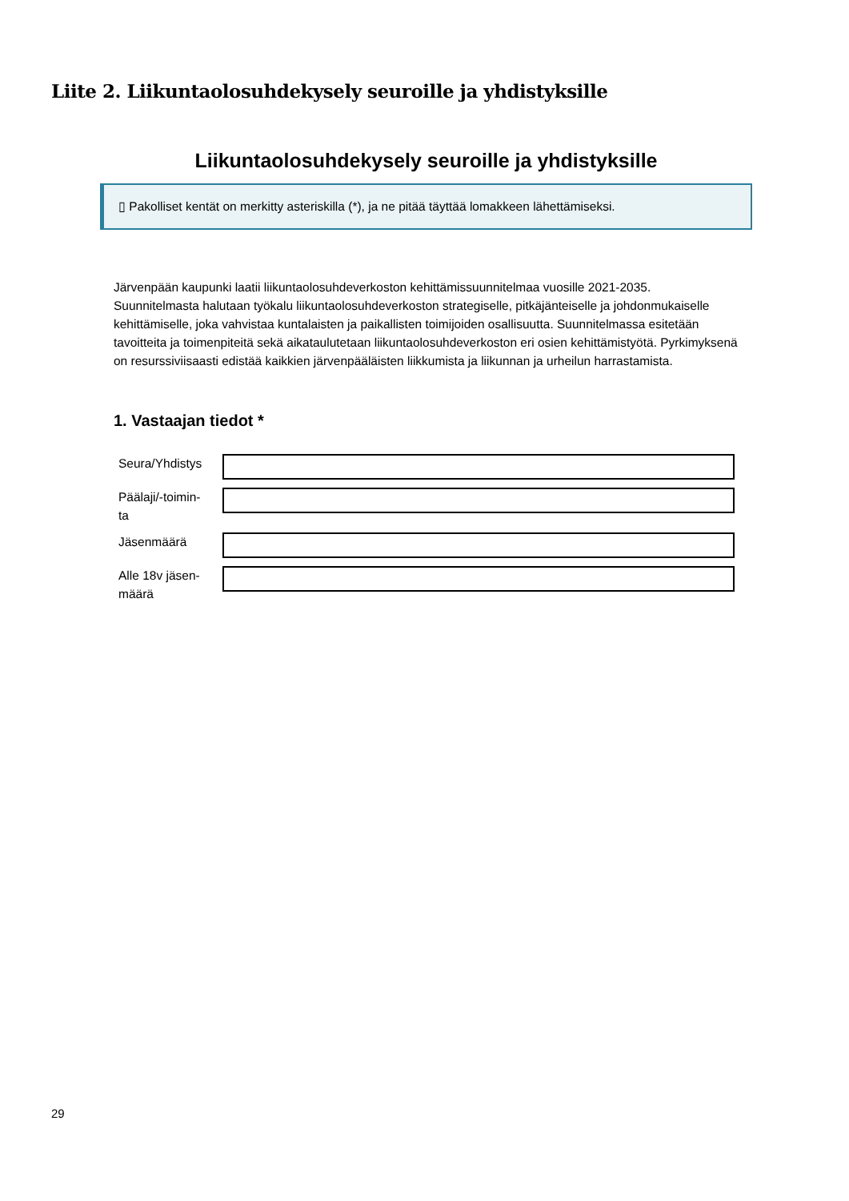Liite 2. Liikuntaolosuhdekysely seuroille ja yhdistyksille
Liikuntaolosuhdekysely seuroille ja yhdistyksille
▯ Pakolliset kentät on merkitty asteriskilla (*), ja ne pitää täyttää lomakkeen lähettämiseksi.
Järvenpään kaupunki laatii liikuntaolosuhdeverkoston kehittämissuunnitelmaa vuosille 2021-2035. Suunnitelmasta halutaan työkalu liikuntaolosuhdeverkoston strategiselle, pitkäjänteiselle ja johdonmukaiselle kehittämiselle, joka vahvistaa kuntalaisten ja paikallisten toimijoiden osallisuutta. Suunnitelmassa esitetään tavoitteita ja toimenpiteitä sekä aikataulutetaan liikuntaolosuhdeverkoston eri osien kehittämistyötä. Pyrkimyksenä on resurssiviisaasti edistää kaikkien järvenpääläisten liikkumista ja liikunnan ja urheilun harrastamista.
1. Vastaajan tiedot *
Seura/Yhdistys
Päälaji/-toimin-
ta
Jäsenmäärä
Alle 18v jäsen-
määrä
29